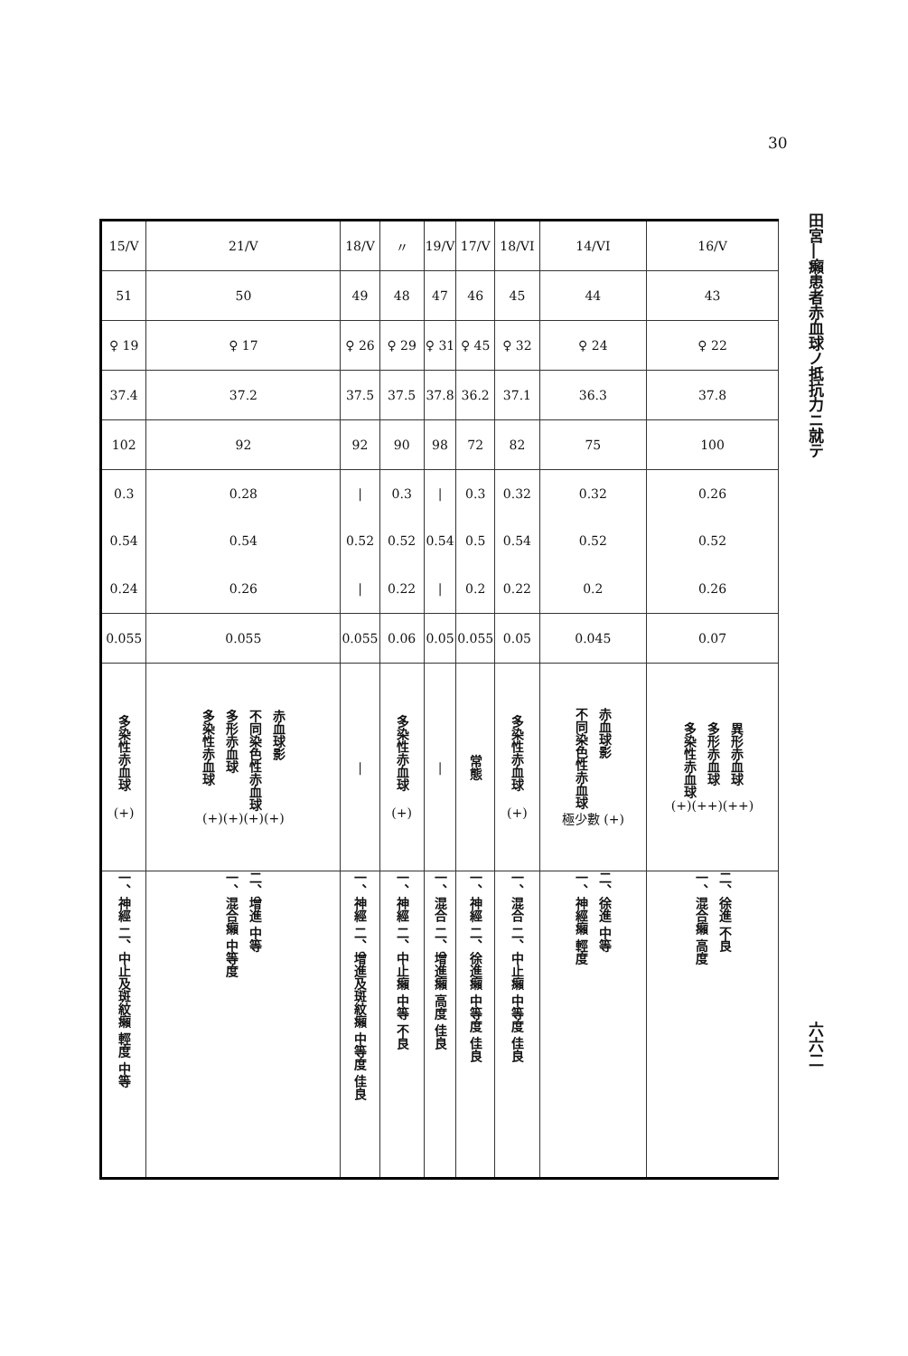30
田宮―癩患者赤血球ノ抵抗力ニ就テ
六六二
| 15/V | 21/V | 18/V | 〃 | 19/V | 17/V | 18/VI | 14/VI | 16/V |
| 51 | 50 | 49 | 48 | 47 | 46 | 45 | 44 | 43 |
| ♀ 19 | ♀ 17 | ♀ 26 | ♀ 29 | ♀ 31 | ♀ 45 | ♀ 32 | ♀ 24 | ♀ 22 |
| 37.4 | 37.2 | 37.5 | 37.5 | 37.8 | 36.2 | 37.1 | 36.3 | 37.8 |
| 102 | 92 | 92 | 90 | 98 | 72 | 82 | 75 | 100 |
| 0.3 | 0.28 | / | 0.3 | / | 0.3 | 0.32 | 0.32 | 0.26 |
| 0.54 | 0.54 | 0.52 | 0.52 | 0.54 | 0.5 | 0.54 | 0.52 | 0.52 |
| 0.24 | 0.26 | / | 0.22 | / | 0.2 | 0.22 | 0.2 | 0.26 |
| 0.055 | 0.055 | 0.055 | 0.06 | 0.05 | 0.055 | 0.05 | 0.045 | 0.07 |
| 多染性赤血球 (+) | 多染性赤血球 多形赤血球 不同染色性赤血球 赤血球影 (+)(+)(+)(+) | / | 多染性赤血球 (+) | / | 常態 | 多染性赤血球 (+) | 不同染色性赤血球 赤血球影 極少數 (+) | 多染性赤血球 多形赤血球 異形赤血球 (+)(++)(++) |
| 一、神經 二、中止及斑紋癩 輕度 中等 | 一、混合癩 中等度 二、增進 中等 | 一、神經 二、增進及斑紋癩 中等度 佳良 | 一、神經 二、中止癩 中等 不良 | 一、混合 二、增進癩 高度 佳良 | 一、神經 二、徐進癩 中等度 佳良 | 一、混合 二、中止癩 中等度 佳良 | 一、神經癩 輕度 二、徐進 中等 | 一、混合癩 高度 二、徐進 不良 |